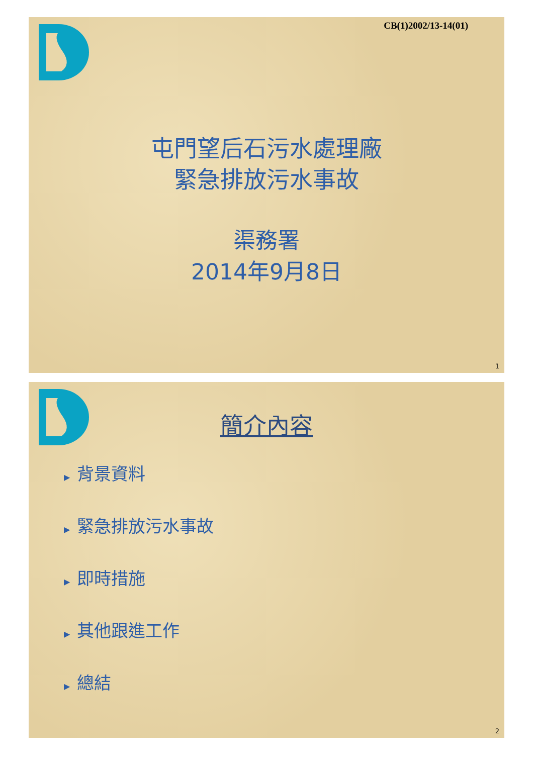CB(1)2002/13-14(01)
屯門望后石污水處理廠
緊急排放污水事故
渠務署
2014年9月8日
1
簡介內容
▶ 背景資料
▶ 緊急排放污水事故
▶ 即時措施
▶ 其他跟進工作
▶ 總結
2